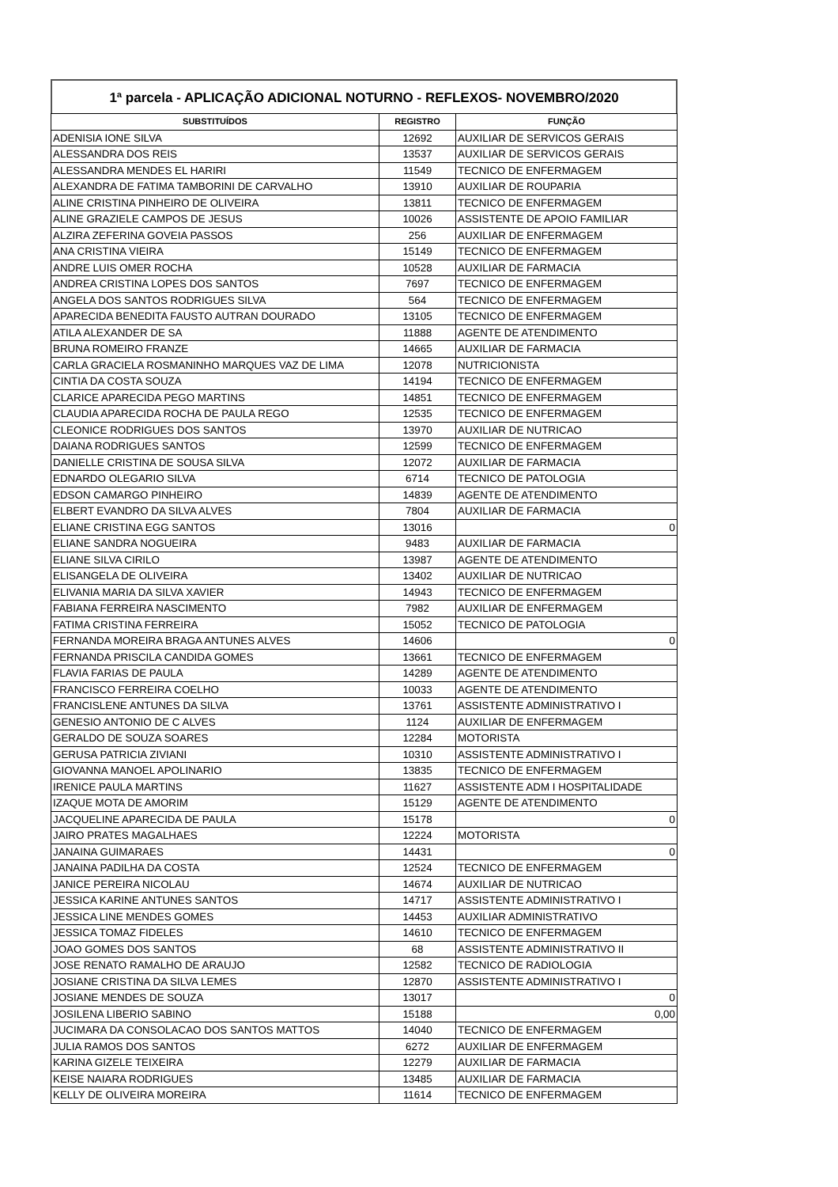1ª parcela - APLICAÇÃO ADICIONAL NOTURNO - REFLEXOS- NOVEMBRO/2020
| SUBSTITUÍDOS | REGISTRO | FUNÇÃO |
| --- | --- | --- |
| ADENISIA IONE SILVA | 12692 | AUXILIAR DE SERVICOS GERAIS |
| ALESSANDRA DOS REIS | 13537 | AUXILIAR DE SERVICOS GERAIS |
| ALESSANDRA MENDES EL HARIRI | 11549 | TECNICO DE ENFERMAGEM |
| ALEXANDRA DE FATIMA TAMBORINI DE CARVALHO | 13910 | AUXILIAR DE ROUPARIA |
| ALINE CRISTINA PINHEIRO DE OLIVEIRA | 13811 | TECNICO DE ENFERMAGEM |
| ALINE GRAZIELE CAMPOS DE JESUS | 10026 | ASSISTENTE DE APOIO FAMILIAR |
| ALZIRA ZEFERINA GOVEIA PASSOS | 256 | AUXILIAR DE ENFERMAGEM |
| ANA CRISTINA VIEIRA | 15149 | TECNICO DE ENFERMAGEM |
| ANDRE LUIS OMER ROCHA | 10528 | AUXILIAR DE FARMACIA |
| ANDREA CRISTINA LOPES DOS SANTOS | 7697 | TECNICO DE ENFERMAGEM |
| ANGELA DOS SANTOS RODRIGUES SILVA | 564 | TECNICO DE ENFERMAGEM |
| APARECIDA BENEDITA FAUSTO AUTRAN DOURADO | 13105 | TECNICO DE ENFERMAGEM |
| ATILA ALEXANDER DE SA | 11888 | AGENTE DE ATENDIMENTO |
| BRUNA ROMEIRO FRANZE | 14665 | AUXILIAR DE FARMACIA |
| CARLA GRACIELA ROSMANINHO MARQUES VAZ DE LIMA | 12078 | NUTRICIONISTA |
| CINTIA DA COSTA SOUZA | 14194 | TECNICO DE ENFERMAGEM |
| CLARICE APARECIDA PEGO MARTINS | 14851 | TECNICO DE ENFERMAGEM |
| CLAUDIA APARECIDA ROCHA DE PAULA REGO | 12535 | TECNICO DE ENFERMAGEM |
| CLEONICE RODRIGUES DOS SANTOS | 13970 | AUXILIAR DE NUTRICAO |
| DAIANA RODRIGUES SANTOS | 12599 | TECNICO DE ENFERMAGEM |
| DANIELLE CRISTINA DE SOUSA SILVA | 12072 | AUXILIAR DE FARMACIA |
| EDNARDO OLEGARIO SILVA | 6714 | TECNICO DE PATOLOGIA |
| EDSON CAMARGO PINHEIRO | 14839 | AGENTE DE ATENDIMENTO |
| ELBERT EVANDRO DA SILVA ALVES | 7804 | AUXILIAR DE FARMACIA |
| ELIANE CRISTINA EGG SANTOS | 13016 | 0 |
| ELIANE SANDRA NOGUEIRA | 9483 | AUXILIAR DE FARMACIA |
| ELIANE SILVA CIRILO | 13987 | AGENTE DE ATENDIMENTO |
| ELISANGELA DE OLIVEIRA | 13402 | AUXILIAR DE NUTRICAO |
| ELIVANIA MARIA DA SILVA XAVIER | 14943 | TECNICO DE ENFERMAGEM |
| FABIANA FERREIRA NASCIMENTO | 7982 | AUXILIAR DE ENFERMAGEM |
| FATIMA CRISTINA FERREIRA | 15052 | TECNICO DE PATOLOGIA |
| FERNANDA MOREIRA BRAGA ANTUNES ALVES | 14606 | 0 |
| FERNANDA PRISCILA CANDIDA GOMES | 13661 | TECNICO DE ENFERMAGEM |
| FLAVIA FARIAS DE PAULA | 14289 | AGENTE DE ATENDIMENTO |
| FRANCISCO FERREIRA COELHO | 10033 | AGENTE DE ATENDIMENTO |
| FRANCISLENE ANTUNES DA SILVA | 13761 | ASSISTENTE ADMINISTRATIVO I |
| GENESIO ANTONIO DE C ALVES | 1124 | AUXILIAR DE ENFERMAGEM |
| GERALDO DE SOUZA SOARES | 12284 | MOTORISTA |
| GERUSA PATRICIA ZIVIANI | 10310 | ASSISTENTE ADMINISTRATIVO I |
| GIOVANNA MANOEL APOLINARIO | 13835 | TECNICO DE ENFERMAGEM |
| IRENICE PAULA MARTINS | 11627 | ASSISTENTE ADM I HOSPITALIDADE |
| IZAQUE MOTA DE AMORIM | 15129 | AGENTE DE ATENDIMENTO |
| JACQUELINE APARECIDA DE PAULA | 15178 | 0 |
| JAIRO PRATES MAGALHAES | 12224 | MOTORISTA |
| JANAINA GUIMARAES | 14431 | 0 |
| JANAINA PADILHA DA COSTA | 12524 | TECNICO DE ENFERMAGEM |
| JANICE PEREIRA NICOLAU | 14674 | AUXILIAR DE NUTRICAO |
| JESSICA KARINE ANTUNES SANTOS | 14717 | ASSISTENTE ADMINISTRATIVO I |
| JESSICA LINE MENDES GOMES | 14453 | AUXILIAR ADMINISTRATIVO |
| JESSICA TOMAZ FIDELES | 14610 | TECNICO DE ENFERMAGEM |
| JOAO GOMES DOS SANTOS | 68 | ASSISTENTE ADMINISTRATIVO II |
| JOSE RENATO RAMALHO DE ARAUJO | 12582 | TECNICO DE RADIOLOGIA |
| JOSIANE CRISTINA DA SILVA LEMES | 12870 | ASSISTENTE ADMINISTRATIVO I |
| JOSIANE MENDES DE SOUZA | 13017 | 0 |
| JOSILENA LIBERIO SABINO | 15188 | 0,00 |
| JUCIMARA DA CONSOLACAO DOS SANTOS MATTOS | 14040 | TECNICO DE ENFERMAGEM |
| JULIA RAMOS DOS SANTOS | 6272 | AUXILIAR DE ENFERMAGEM |
| KARINA GIZELE TEIXEIRA | 12279 | AUXILIAR DE FARMACIA |
| KEISE NAIARA RODRIGUES | 13485 | AUXILIAR DE FARMACIA |
| KELLY DE OLIVEIRA MOREIRA | 11614 | TECNICO DE ENFERMAGEM |